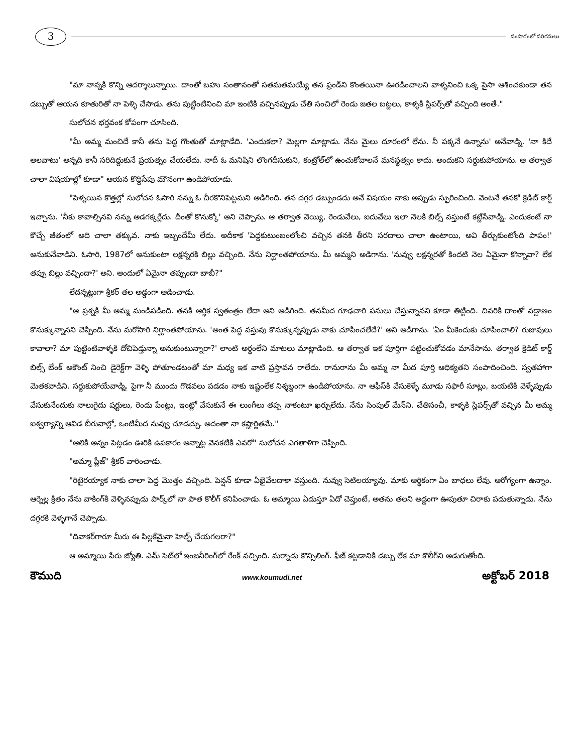3
సంసారంలో సరిగమలు
"మా నాన్నకి కొన్ని ఆదర్శాలున్నాయి. దాంతో బహు సంతానంతో సతమతమయ్యే తన ఫ్రండ్‌ని కొంతయినా ఊరడించాలని వాళ్ళనించి ఒక్క పైసా ఆశించకుండా తన డబ్బుతో ఆయన కూతురితో నా పెళ్ళి చేసాడు. తను పుట్టింటినించి మా ఇంటికి వచ్చినప్పుడు చేతి సంచిలో రెండు జతల బట్టలు, కాళ్ళకి స్లిపర్స్‌తో వచ్చింది అంతే."
సులోచన భర్తవంక కోపంగా చూసింది.
"మీ అమ్మ మంచిదే కానీ తను పెద్ద గొంతుతో మాట్లాడేది. 'ఎందుకలా? మెల్లగా మాట్లాడు. నేను మైలు దూరంలో లేను. నీ పక్కనే ఉన్నాను' అనేవాడ్ని. 'నా కిదే అలవాటు' అన్నది కానీ సరిదిద్దుకునే ప్రయత్నం చేయలేదు. నాదీ ఓ మనిషిని లొంగదీసుకుని, కంట్రోల్‌లో ఉంచుకోవాలనే మనస్థత్వం కాదు. అందుకని సర్దుకుపోయాను. ఆ తర్వాత చాలా విషయాల్లో కూడా" ఆయన కొద్దిసేపు మౌనంగా ఉండిపోయాడు.
"పెళ్ళయిన కొత్తల్లో సులోచన ఓసారి నన్ను ఓ చీరకొనిపెట్టమని అడిగింది. తన దగ్గర డబ్బుండదు అనే విషయం నాకు అప్పుడు స్ఫురించింది. వెంటనే తనకో క్రెడిట్ కార్డ్ ఇచ్చాను. 'నీకు కావాల్సినవి నన్ను అడగక్కర్లేదు. దీంతో కొనుక్కో' అని చెప్పాను. ఆ తర్వాత వెయ్యి, రెండువేలు, ఐదువేలు ఇలా నెలకి బిల్స్ వస్తుంటే కట్టేసేవాడ్ని. ఎందుకంటే నా కొచ్చే జీతంలో అది చాలా తక్కువ. నాకు ఇబ్బందేమీ లేదు. అదీకాక 'పెద్దకుటుంబంలోంచి వచ్చిన తనకి తీరని సరదాలు చాలా ఉంటాయి, అవి తీర్చుకుంటోంది పాపం!' అనుకునేవాడిని. ఓసారి, 1987లో అనుకుంటా లక్షన్నరకి బిల్లు వచ్చింది. నేను నిర్ఘాంతపోయాను. మీ అమ్మని అడిగాను. 'నువ్వు లక్షన్నరతో కిందటి నెల ఏమైనా కొన్నావా? లేక తప్పు బిల్లు వచ్చిందా?' అని. అందులో ఏమైనా తప్పుందా బాబీ?"
లేదన్నట్లుగా శ్రీకర్ తల అడ్డంగా ఆడించాడు.
"ఆ ప్రశ్నకి మీ అమ్మ మండిపడింది. తనకి ఆర్థిక స్వతంత్రం లేదా అని అడిగింది. తనమీద గూఢచారి పనులు చేస్తున్నానని కూడా తిట్టింది. చివరికి దాంతో వడ్డాణం కొనుక్కున్నానని చెప్పింది. నేను మరోసారి నిర్ఘాంతపోయాను. 'అంత పెద్ద వస్తువు కొనుక్కున్నప్పుడు నాకు చూపించలేదే?' అని అడిగాను. 'ఏం మీకెందుకు చూపించాలి? రుజువులు కావాలా? మా పుట్టింటివాళ్ళకి దోచిపెడ్తున్నా అనుకుంటున్నారా?' లాంటి అర్థంలేని మాటలు మాట్లాడింది. ఆ తర్వాత ఇక పూర్తిగా పట్టించుకోవడం మానేసాను. తర్వాత క్రెడిట్ కార్డ్ బిల్స్ బేంక్ అకౌంట్ నించి డైరెక్ట్‌గా వెళ్ళి పోతూండటంతో మా మధ్య ఇక వాటి ప్రస్తావన రాలేదు. రానురాను మీ అమ్మ నా మీద పూర్తి ఆధిక్యతని సంపాదించింది. స్వతహాగా మెతకవాడిని. సర్దుకుపోయేవాడ్ని. పైగా నీ ముందు గొడవలు పడడం నాకు ఇష్టంలేక నిశ్శబ్దంగా ఉండిపోయాను. నా ఆఫీస్‌కి వేసుకెళ్ళే మూడు సఫారీ సూట్లు, బయటికి వెళ్ళేప్పుడు వేసుకునేందుకు నాలుగైదు షర్టులు, రెండు పేంట్లు, ఇంట్లో వేసుకునే ఈ లుంగీలు తప్ప నాకంటూ ఖర్చులేదు. నేను సింపుల్ మేన్‌ని. చేతిసంచీ, కాళ్ళకి స్లిపర్స్‌తో వచ్చిన మీ అమ్మ ఐశ్వర్యాన్ని ఆవిడ బీరువాల్లో, ఒంటిమీద నువ్వు చూడచ్చు. అదంతా నా కష్టార్జితమే."
"ఆలికి అన్నం పెట్టడం ఊరికి ఉపకారం అన్నాట్ట వెనకటికి ఎవరో" సులోచన ఎగతాళిగా చెప్పింది.
"అమ్మా ప్లీజ్" శ్రీకర్ వారించాడు.
"రిటైరయ్యాక నాకు చాలా పెద్ద మొత్తం వచ్చింది. పెన్షన్ కూడా ఏభైవేలదాకా వస్తుంది. నువ్వు సెటిలయ్యావు. మాకు ఆర్థికంగా ఏం బాధలు లేవు. ఆరోగ్యంగా ఉన్నాం. ఆర్నెల్ల క్రితం నేను వాకింగ్‌కి వెళ్ళినప్పుడు పార్క్‌లో నా పాత కొలీగ్ కనిపించాడు. ఓ అమ్మాయి ఏడుస్తూ ఏదో చెప్తుంటే, అతను తలని అడ్డంగా ఊపుతూ చిరాకు పడుతున్నాడు. నేను దగ్గరకి వెళ్ళగానే చెప్పాడు.
"దివాకర్‌గారూ మీరు ఈ పిల్లకేమైనా హెల్ప్ చేయగలరా?"
ఆ అమ్మాయి పేరు జ్యోతి. ఎమ్ సెట్‌లో ఇంజనీరింగ్‌లో రేంక్ వచ్చింది. మర్నాడు కౌన్సిలింగ్. ఫీజ్ కట్టడానికి డబ్బు లేక మా కొలీగ్‌ని అడుగుతోంది.
కౌముది www.koumudi.net అక్టోబర్ 2018